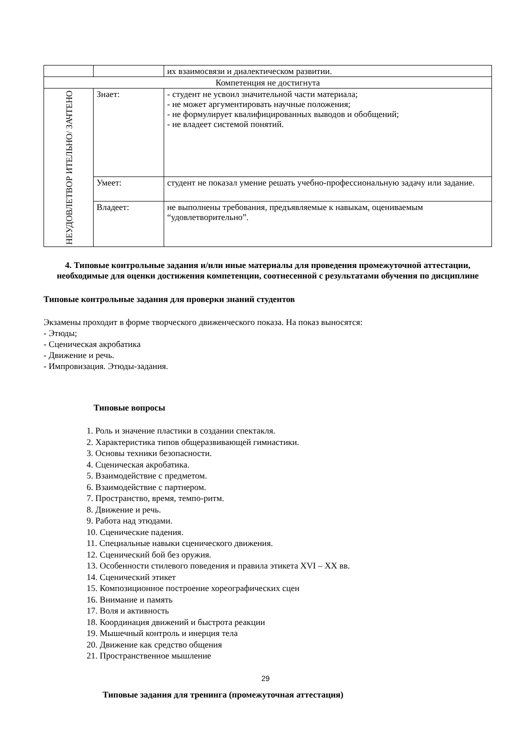| | | их взаимосвязи и диалектическом развитии. |
| Компетенция не достигнута | | |
| НЕУДОВЛЕТВОР ИТЕЛЬНО/ ЗАЧТЕНО | Знает: | - студент не усвоил значительной части материала; - не может аргументировать научные положения; - не формулирует квалифицированных выводов и обобщений; - не владеет системой понятий. |
| | Умеет: | студент не показал умение решать учебно-профессиональную задачу или задание. |
| | Владеет: | не выполнены требования, предъявляемые к навыкам, оцениваемым “удовлетворительно”. |
4. Типовые контрольные задания и/или иные материалы для проведения промежуточной аттестации, необходимые для оценки достижения компетенции, соотнесенной с результатами обучения по дисциплине
Типовые контрольные задания для проверки знаний студентов
Экзамены проходит в форме творческого движенческого показа. На показ выносятся:
- Этюды;
- Сценическая акробатика
- Движение и речь.
- Импровизация. Этюды-задания.
Типовые вопросы
1. Роль и значение пластики в создании спектакля.
2. Характеристика типов общеразвивающей гимнастики.
3. Основы техники безопасности.
4. Сценическая акробатика.
5. Взаимодействие с предметом.
6. Взаимодействие с партнером.
7. Пространство, время, темпо-ритм.
8. Движение и речь.
9. Работа над этюдами.
10. Сценические падения.
11. Специальные навыки сценического движения.
12. Сценический бой без оружия.
13. Особенности стилевого поведения и правила этикета XVI – XX вв.
14. Сценический этикет
15. Композиционное построение хореографических сцен
16. Внимание и память
17. Воля и активность
18. Координация движений и быстрота реакции
19. Мышечный контроль и инерция тела
20. Движение как средство общения
21. Пространственное мышление
Типовые задания для тренинга (промежуточная аттестация)
29